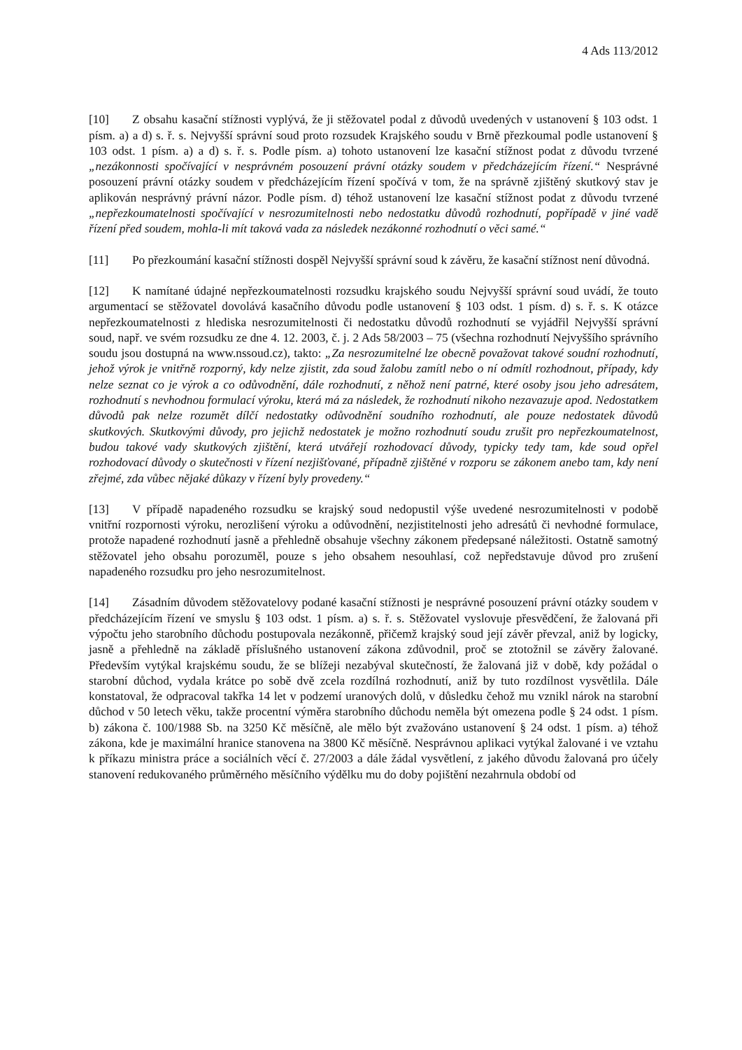4 Ads 113/2012
[10] Z obsahu kasační stížnosti vyplývá, že ji stěžovatel podal z důvodů uvedených v ustanovení § 103 odst. 1 písm. a) a d) s. ř. s. Nejvyšší správní soud proto rozsudek Krajského soudu v Brně přezkoumal podle ustanovení § 103 odst. 1 písm. a) a d) s. ř. s. Podle písm. a) tohoto ustanovení lze kasační stížnost podat z důvodu tvrzené „nezákonnosti spočívající v nesprávném posouzení právní otázky soudem v předcházejícím řízení.“ Nesprávné posouzení právní otázky soudem v předcházejícím řízení spočívá v tom, že na správně zjištěný skutkový stav je aplikován nesprávný právní názor. Podle písm. d) téhož ustanovení lze kasační stížnost podat z důvodu tvrzené „nepřezkoumatelnosti spočívající v nesrozumitelnosti nebo nedostatku důvodů rozhodnutí, popřípadě v jiné vadě řízení před soudem, mohla-li mít taková vada za následek nezákonné rozhodnutí o věci samé.“
[11] Po přezkoumání kasační stížnosti dospěl Nejvyšší správní soud k závěru, že kasační stížnost není důvodná.
[12] K namítané údajné nepřezkoumatelnosti rozsudku krajského soudu Nejvyšší správní soud uvádí, že touto argumentací se stěžovatel dovolává kasačního důvodu podle ustanovení § 103 odst. 1 písm. d) s. ř. s. K otázce nepřezkoumatelnosti z hlediska nesrozumitelnosti či nedostatku důvodů rozhodnutí se vyjádřil Nejvyšší správní soud, např. ve svém rozsudku ze dne 4. 12. 2003, č. j. 2 Ads 58/2003 – 75 (všechna rozhodnutí Nejvyššího správního soudu jsou dostupná na www.nssoud.cz), takto: „Za nesrozumitelné lze obecně považovat takové soudní rozhodnutí, jehož výrok je vnitřně rozporný, kdy nelze zjistit, zda soud žalobu zamítl nebo o ní odmítl rozhodnout, případy, kdy nelze seznat co je výrok a co odůvodnění, dále rozhodnutí, z něhož není patrné, které osoby jsou jeho adresátem, rozhodnutí s nevhodnou formulací výroku, která má za následek, že rozhodnutí nikoho nezavazuje apod. Nedostatkem důvodů pak nelze rozumět dílčí nedostatky odůvodnění soudního rozhodnutí, ale pouze nedostatek důvodů skutkových. Skutkovými důvody, pro jejichž nedostatek je možno rozhodnutí soudu zrušit pro nepřezkoumatelnost, budou takové vady skutkových zjištění, která utvářejí rozhodovací důvody, typicky tedy tam, kde soud opřel rozhodovací důvody o skutečnosti v řízení nezjišťované, případně zjištěné v rozporu se zákonem anebo tam, kdy není zřejmé, zda vůbec nějaké důkazy v řízení byly provedeny.“
[13] V případě napadeného rozsudku se krajský soud nedopustil výše uvedené nesrozumitelnosti v podobě vnitřní rozpornosti výroku, nerozlišení výroku a odůvodnění, nezjistitelnosti jeho adresátů či nevhodné formulace, protože napadené rozhodnutí jasně a přehledně obsahuje všechny zákonem předepsané náležitosti. Ostatně samotný stěžovatel jeho obsahu porozuměl, pouze s jeho obsahem nesouhlasí, což nepředstavuje důvod pro zrušení napadeného rozsudku pro jeho nesrozumitelnost.
[14] Zásadním důvodem stěžovatelovy podané kasační stížnosti je nesprávné posouzení právní otázky soudem v předcházejícím řízení ve smyslu § 103 odst. 1 písm. a) s. ř. s. Stěžovatel vyslovuje přesvědčení, že žalovaná při výpočtu jeho starobního důchodu postupovala nezákonně, přičemž krajský soud její závěr převzal, aniž by logicky, jasně a přehledně na základě příslušného ustanovení zákona zdůvodnil, proč se ztotožnil se závěry žalované. Především vytýkal krajskému soudu, že se blížeji nezabýval skutečností, že žalovaná již v době, kdy požádal o starobní důchod, vydala krátce po sobě dvě zcela rozdílná rozhodnutí, aniž by tuto rozdílnost vysvětlila. Dále konstatoval, že odpracoval takřka 14 let v podzemí uranových dolů, v důsledku čehož mu vznikl nárok na starobní důchod v 50 letech věku, takže procentní výměra starobního důchodu neměla být omezena podle § 24 odst. 1 písm. b) zákona č. 100/1988 Sb. na 3250 Kč měsíčně, ale mělo být zvažováno ustanovení § 24 odst. 1 písm. a) téhož zákona, kde je maximální hranice stanovena na 3800 Kč měsíčně. Nesprávnou aplikaci vytýkal žalované i ve vztahu k příkazu ministra práce a sociálních věcí č. 27/2003 a dále žádal vysvětlení, z jakého důvodu žalovaná pro účely stanovení redukovaného průměrného měsíčního výdělku mu do doby pojištění nezahrnula období od